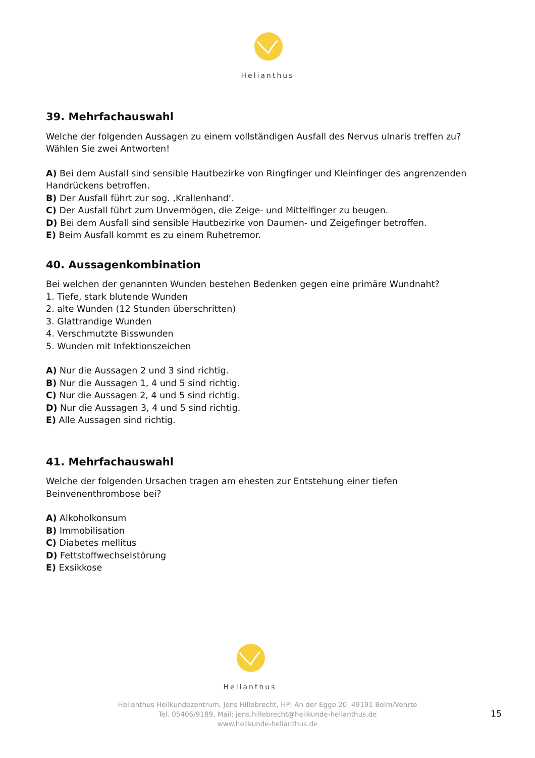Helianthus
39. Mehrfachauswahl
Welche der folgenden Aussagen zu einem vollständigen Ausfall des Nervus ulnaris treffen zu?
Wählen Sie zwei Antworten!
A) Bei dem Ausfall sind sensible Hautbezirke von Ringfinger und Kleinfinger des angrenzenden Handrückens betroffen.
B) Der Ausfall führt zur sog. ‚Krallenhand‘.
C) Der Ausfall führt zum Unvermögen, die Zeige- und Mittelfinger zu beugen.
D) Bei dem Ausfall sind sensible Hautbezirke von Daumen- und Zeigefinger betroffen.
E) Beim Ausfall kommt es zu einem Ruhetremor.
40. Aussagenkombination
Bei welchen der genannten Wunden bestehen Bedenken gegen eine primäre Wundnaht?
1. Tiefe, stark blutende Wunden
2. alte Wunden (12 Stunden überschritten)
3. Glattrandige Wunden
4. Verschmutzte Bisswunden
5. Wunden mit Infektionszeichen
A) Nur die Aussagen 2 und 3 sind richtig.
B) Nur die Aussagen 1, 4 und 5 sind richtig.
C) Nur die Aussagen 2, 4 und 5 sind richtig.
D) Nur die Aussagen 3, 4 und 5 sind richtig.
E) Alle Aussagen sind richtig.
41. Mehrfachauswahl
Welche der folgenden Ursachen tragen am ehesten zur Entstehung einer tiefen Beinvenenthrombose bei?
A) Alkoholkonsum
B) Immobilisation
C) Diabetes mellitus
D) Fettstoffwechselstörung
E) Exsikkose
Helianthus
Helianthus Heilkundezentrum, Jens Hillebrecht, HP, An der Egge 20, 49191 Belm/Vehrte
Tel. 05406/9189, Mail: jens.hillebrecht@heilkunde-helianthus.de
www.heilkunde-helianthus.de
15